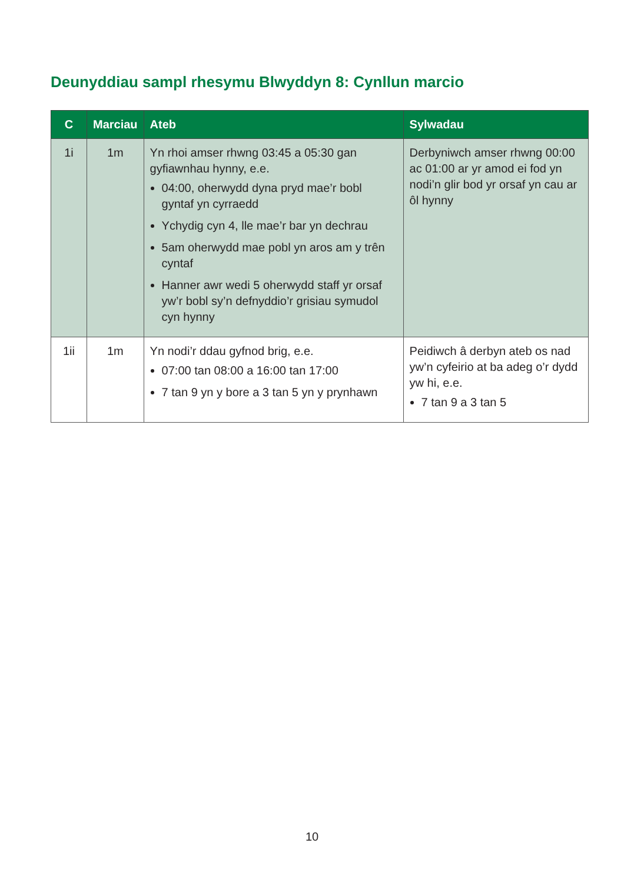Deunyddiau sampl rhesymu Blwyddyn 8: Cynllun marcio
| C | Marciau | Ateb | Sylwadau |
| --- | --- | --- | --- |
| 1i | 1m | Yn rhoi amser rhwng 03:45 a 05:30 gan gyfiawnhau hynny, e.e. 04:00, oherwydd dyna pryd mae’r bobl gyntaf yn cyrraedd Ychydig cyn 4, lle mae’r bar yn dechrau 5am oherwydd mae pobl yn aros am y trên cyntaf Hanner awr wedi 5 oherwydd staff yr orsaf yw’r bobl sy’n defnyddio’r grisiau symudol cyn hynny | Derbyniwch amser rhwng 00:00 ac 01:00 ar yr amod ei fod yn nodi’n glir bod yr orsaf yn cau ar ôl hynny |
| 1ii | 1m | Yn nodi’r ddau gyfnod brig, e.e. 07:00 tan 08:00 a 16:00 tan 17:00 7 tan 9 yn y bore a 3 tan 5 yn y prynhawn | Peidiwch â derbyn ateb os nad yw’n cyfeirio at ba adeg o’r dydd yw hi, e.e. 7 tan 9 a 3 tan 5 |
10